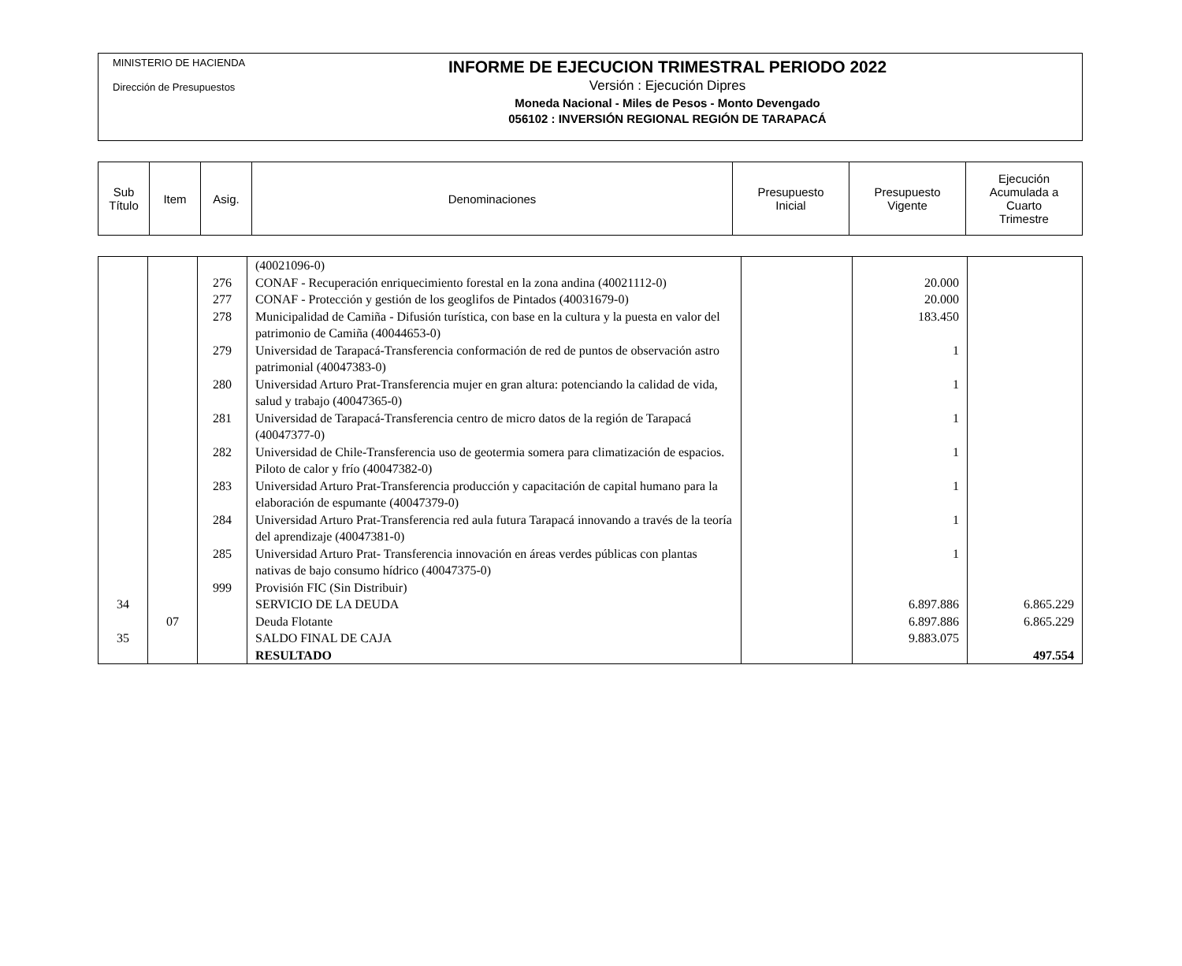MINISTERIO DE HACIENDA
Dirección de Presupuestos
INFORME DE EJECUCION TRIMESTRAL PERIODO 2022
Versión : Ejecución Dipres
Moneda Nacional - Miles de Pesos - Monto Devengado
056102 : INVERSIÓN REGIONAL REGIÓN DE TARAPACÁ
| Sub Título | Item | Asig. | Denominaciones | Presupuesto Inicial | Presupuesto Vigente | Ejecución Acumulada a Cuarto Trimestre |
| --- | --- | --- | --- | --- | --- | --- |
| | | | (40021096-0) | | | |
| | | 276 | CONAF - Recuperación enriquecimiento forestal en la zona andina (40021112-0) | | 20.000 | |
| | | 277 | CONAF - Protección y gestión de los geoglifos de Pintados (40031679-0) | | 20.000 | |
| | | 278 | Municipalidad de Camiña - Difusión turística, con base en la cultura y la puesta en valor del patrimonio de Camiña (40044653-0) | | 183.450 | |
| | | 279 | Universidad de Tarapacá-Transferencia conformación de red de puntos de observación astro patrimonial (40047383-0) | | 1 | |
| | | 280 | Universidad Arturo Prat-Transferencia mujer en gran altura: potenciando la calidad de vida, salud y trabajo (40047365-0) | | 1 | |
| | | 281 | Universidad de Tarapacá-Transferencia centro de micro datos de la región de Tarapacá (40047377-0) | | 1 | |
| | | 282 | Universidad de Chile-Transferencia uso de geotermia somera para climatización de espacios. Piloto de calor y frío (40047382-0) | | 1 | |
| | | 283 | Universidad Arturo Prat-Transferencia producción y capacitación de capital humano para la elaboración de espumante (40047379-0) | | 1 | |
| | | 284 | Universidad Arturo Prat-Transferencia red aula futura Tarapacá innovando a través de la teoría del aprendizaje (40047381-0) | | 1 | |
| | | 285 | Universidad Arturo Prat- Transferencia innovación en áreas verdes públicas con plantas nativas de bajo consumo hídrico (40047375-0) | | 1 | |
| | | 999 | Provisión FIC (Sin Distribuir) | | | |
| 34 | | | SERVICIO DE LA DEUDA | | 6.897.886 | 6.865.229 |
| | 07 | | Deuda Flotante | | 6.897.886 | 6.865.229 |
| 35 | | | SALDO FINAL DE CAJA | | 9.883.075 | |
| | | | RESULTADO | | | 497.554 |